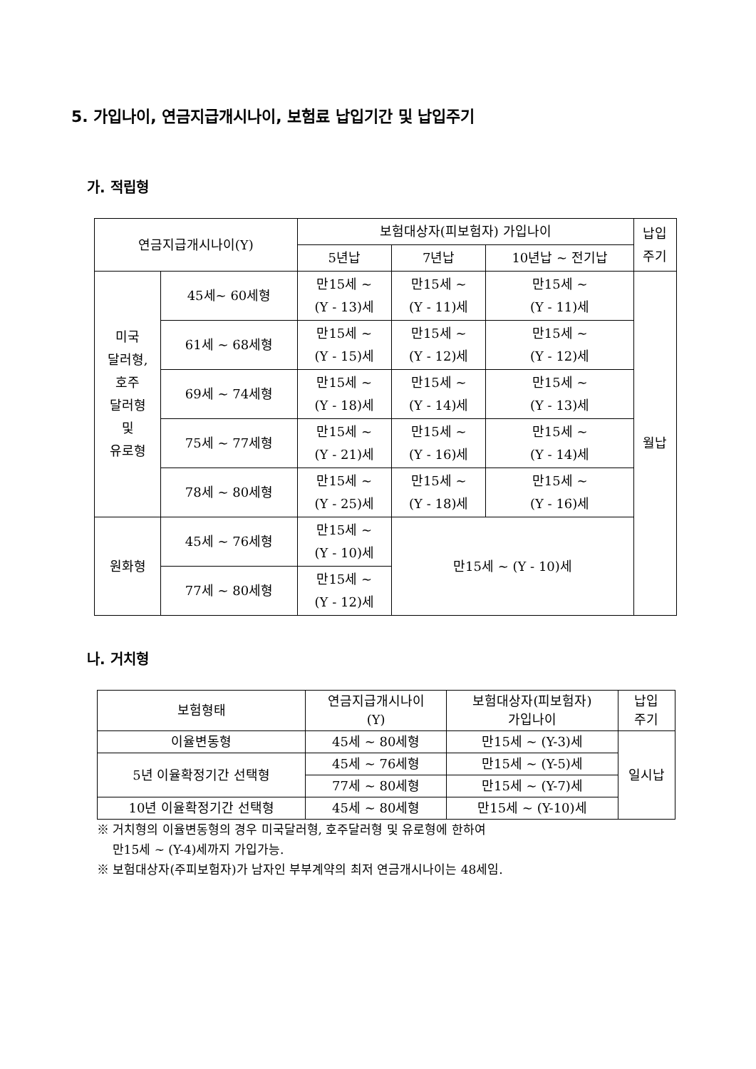5. 가입나이, 연금지급개시나이, 보험료 납입기간 및 납입주기
가. 적립형
| 연금지급개시나이(Y) | | 보험대상자(피보험자) 가입나이 | | | 납입 주기 |
| --- | --- | --- | --- | --- | --- |
| | | 5년납 | 7년납 | 10년납 ~ 전기납 | |
| 미국 달러형, 호주 달러형 및 유로형 | 45세~ 60세형 | 만15세 ~ (Y - 13)세 | 만15세 ~ (Y - 11)세 | 만15세 ~ (Y - 11)세 | 월납 |
| | 61세 ~ 68세형 | 만15세 ~ (Y - 15)세 | 만15세 ~ (Y - 12)세 | 만15세 ~ (Y - 12)세 | |
| | 69세 ~ 74세형 | 만15세 ~ (Y - 18)세 | 만15세 ~ (Y - 14)세 | 만15세 ~ (Y - 13)세 | |
| | 75세 ~ 77세형 | 만15세 ~ (Y - 21)세 | 만15세 ~ (Y - 16)세 | 만15세 ~ (Y - 14)세 | |
| | 78세 ~ 80세형 | 만15세 ~ (Y - 25)세 | 만15세 ~ (Y - 18)세 | 만15세 ~ (Y - 16)세 | |
| 원화형 | 45세 ~ 76세형 | 만15세 ~ (Y - 10)세 | 만15세 ~ (Y - 10)세 | | |
| | 77세 ~ 80세형 | 만15세 ~ (Y - 12)세 | | | |
나. 거치형
| 보험형태 | 연금지급개시나이 (Y) | 보험대상자(피보험자) 가입나이 | 납입 주기 |
| --- | --- | --- | --- |
| 이율변동형 | 45세 ~ 80세형 | 만15세 ~ (Y-3)세 | 일시납 |
| 5년 이율확정기간 선택형 | 45세 ~ 76세형 | 만15세 ~ (Y-5)세 | |
| | 77세 ~ 80세형 | 만15세 ~ (Y-7)세 | |
| 10년 이율확정기간 선택형 | 45세 ~ 80세형 | 만15세 ~ (Y-10)세 | |
※ 거치형의 이율변동형의 경우 미국달러형, 호주달러형 및 유로형에 한하여
만15세 ~ (Y-4)세까지 가입가능.
※ 보험대상자(주피보험자)가 남자인 부부계약의 최저 연금개시나이는 48세임.